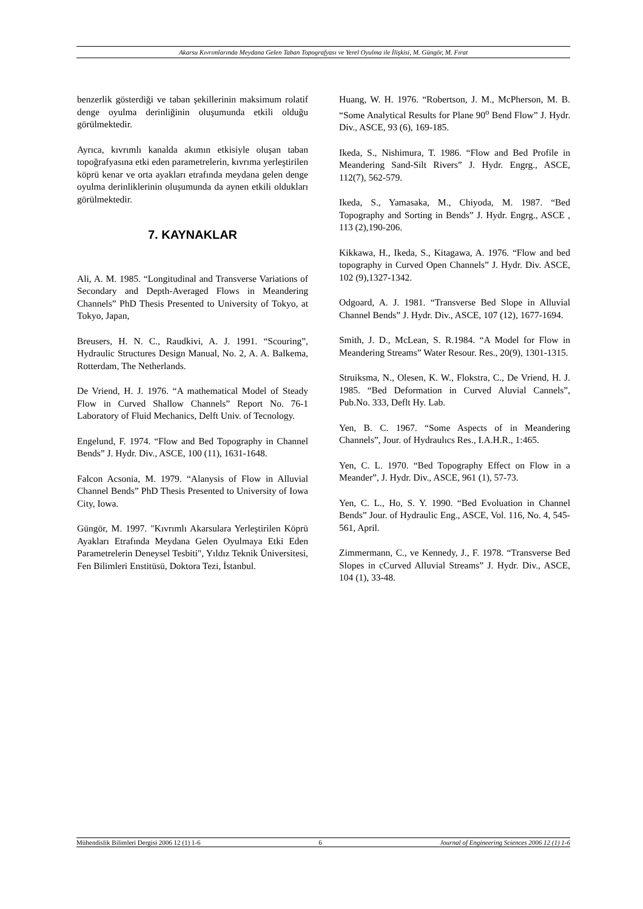Akarsu Kıvrımlarında Meydana Gelen Taban Topografyası ve Yerel Oyulma ile İlişkisi, M. Güngör, M. Fırat
benzerlik gösterdiği ve taban şekillerinin maksimum rolatif denge oyulma derinliğinin oluşumunda etkili olduğu görülmektedir.
Ayrıca, kıvrımlı kanalda akımın etkisiyle oluşan taban topoğrafyasına etki eden parametrelerin, kıvrıma yerleştirilen köprü kenar ve orta ayakları etrafında meydana gelen denge oyulma derinliklerinin oluşumunda da aynen etkili oldukları görülmektedir.
7. KAYNAKLAR
Ali, A. M. 1985. “Longitudinal and Transverse Variations of Secondary and Depth-Averaged Flows in Meandering Channels” PhD Thesis Presented to University of Tokyo, at Tokyo, Japan,
Breusers, H. N. C., Raudkivi, A. J. 1991. “Scouring”, Hydraulic Structures Design Manual, No. 2, A. A. Balkema, Rotterdam, The Netherlands.
De Vriend, H. J. 1976. “A mathematical Model of Steady Flow in Curved Shallow Channels” Report No. 76-1 Laboratory of Fluid Mechanics, Delft Univ. of Tecnology.
Engelund, F. 1974. “Flow and Bed Topography in Channel Bends” J. Hydr. Div., ASCE, 100 (11), 1631-1648.
Falcon Acsonia, M. 1979. “Alanysis of Flow in Alluvial Channel Bends” PhD Thesis Presented to University of Iowa City, Iowa.
Güngör, M. 1997. "Kıvrımlı Akarsulara Yerleştirilen Köprü Ayakları Etrafında Meydana Gelen Oyulmaya Etki Eden Parametrelerin Deneysel Tesbiti", Yıldız Teknik Üniversitesi, Fen Bilimleri Enstitüsü, Doktora Tezi, İstanbul.
Huang, W. H. 1976. “Robertson, J. M., McPherson, M. B. “Some Analytical Results for Plane 90<sup>o</sup> Bend Flow” J. Hydr. Div., ASCE, 93 (6), 169-185.
Ikeda, S., Nishimura, T. 1986. “Flow and Bed Profile in Meandering Sand-Silt Rivers” J. Hydr. Engrg., ASCE, 112(7), 562-579.
Ikeda, S., Yamasaka, M., Chiyoda, M. 1987. “Bed Topography and Sorting in Bends” J. Hydr. Engrg., ASCE , 113 (2),190-206.
Kikkawa, H., Ikeda, S., Kitagawa, A. 1976. “Flow and bed topography in Curved Open Channels” J. Hydr. Div. ASCE, 102 (9),1327-1342.
Odgoard, A. J. 1981. “Transverse Bed Slope in Alluvial Channel Bends” J. Hydr. Div., ASCE, 107 (12), 1677-1694.
Smith, J. D., McLean, S. R.1984. “A Model for Flow in Meandering Streams” Water Resour. Res., 20(9), 1301-1315.
Struiksma, N., Olesen, K. W., Flokstra, C., De Vriend, H. J. 1985. “Bed Deformation in Curved Aluvial Cannels”, Pub.No. 333, Deflt Hy. Lab.
Yen, B. C. 1967. “Some Aspects of in Meandering Channels”, Jour. of Hydraulıcs Res., I.A.H.R., 1:465.
Yen, C. L. 1970. “Bed Topography Effect on Flow in a Meander”, J. Hydr. Div., ASCE, 961 (1), 57-73.
Yen, C. L., Ho, S. Y. 1990. “Bed Evoluation in Channel Bends” Jour. of Hydraulic Eng., ASCE, Vol. 116, No. 4, 545-561, April.
Zimmermann, C., ve Kennedy, J., F. 1978. “Transverse Bed Slopes in cCurved Alluvial Streams” J. Hydr. Div., ASCE, 104 (1), 33-48.
Mühendislik Bilimleri Dergisi 2006 12 (1) 1-6 6 Journal of Engineering Sciences 2006 12 (1) 1-6